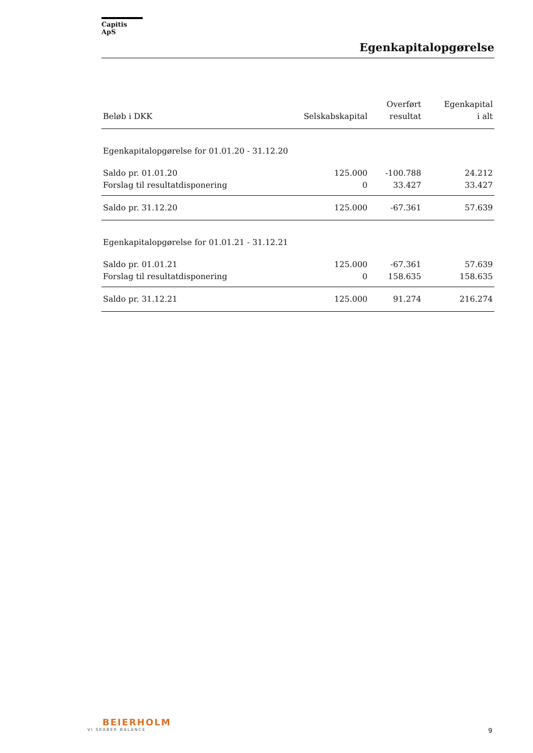Capitis ApS
Egenkapitalopgørelse
| Beløb i DKK | Selskabskapital | Overført resultat | Egenkapital i alt |
| --- | --- | --- | --- |
| Egenkapitalopgørelse for 01.01.20 - 31.12.20 | | | |
| Saldo pr. 01.01.20 | 125.000 | -100.788 | 24.212 |
| Forslag til resultatdisponering | 0 | 33.427 | 33.427 |
| Saldo pr. 31.12.20 | 125.000 | -67.361 | 57.639 |
| Egenkapitalopgørelse for 01.01.21 - 31.12.21 | | | |
| Saldo pr. 01.01.21 | 125.000 | -67.361 | 57.639 |
| Forslag til resultatdisponering | 0 | 158.635 | 158.635 |
| Saldo pr. 31.12.21 | 125.000 | 91.274 | 216.274 |
BEIERHOLM
VI SKABER BALANCE
9